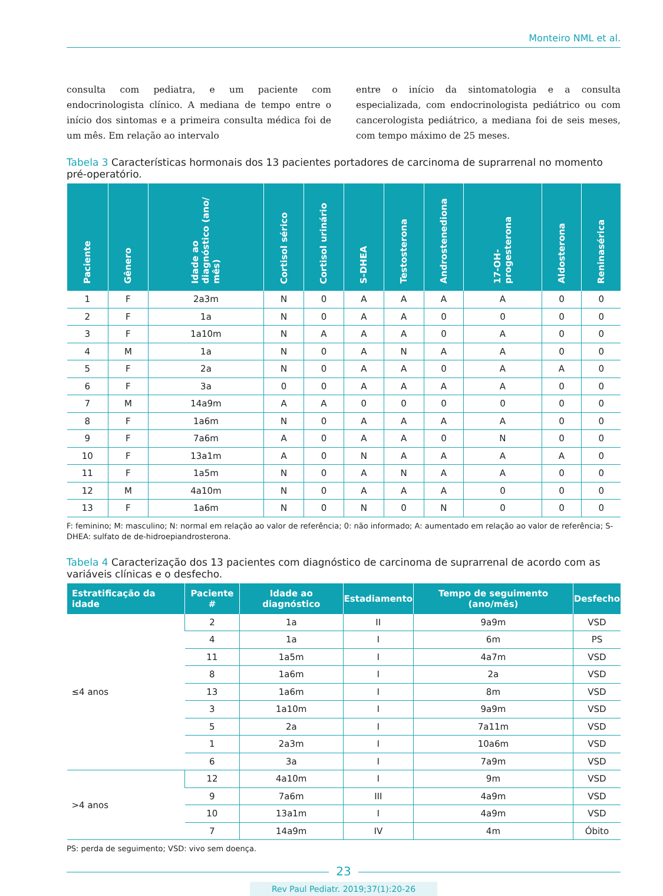Monteiro NML et al.
consulta com pediatra, e um paciente com endocrinologista clínico. A mediana de tempo entre o início dos sintomas e a primeira consulta médica foi de um mês. Em relação ao intervalo
entre o início da sintomatologia e a consulta especializada, com endocrinologista pediátrico ou com cancerologista pediátrico, a mediana foi de seis meses, com tempo máximo de 25 meses.
Tabela 3 Características hormonais dos 13 pacientes portadores de carcinoma de suprarrenal no momento pré-operatório.
| Paciente | Gênero | Idade ao diagnóstico (ano/ mês) | Cortisol sérico | Cortisol urinário | S-DHEA | Testosterona | Androstenediona | 17-OH-progesterona | Aldosterona | Reninasérica |
| --- | --- | --- | --- | --- | --- | --- | --- | --- | --- | --- |
| 1 | F | 2a3m | N | 0 | A | A | A | A | 0 | 0 |
| 2 | F | 1a | N | 0 | A | A | 0 | 0 | 0 | 0 |
| 3 | F | 1a10m | N | A | A | A | 0 | A | 0 | 0 |
| 4 | M | 1a | N | 0 | A | N | A | A | 0 | 0 |
| 5 | F | 2a | N | 0 | A | A | 0 | A | A | 0 |
| 6 | F | 3a | 0 | 0 | A | A | A | A | 0 | 0 |
| 7 | M | 14a9m | A | A | 0 | 0 | 0 | 0 | 0 | 0 |
| 8 | F | 1a6m | N | 0 | A | A | A | A | 0 | 0 |
| 9 | F | 7a6m | A | 0 | A | A | 0 | N | 0 | 0 |
| 10 | F | 13a1m | A | 0 | N | A | A | A | A | 0 |
| 11 | F | 1a5m | N | 0 | A | N | A | A | 0 | 0 |
| 12 | M | 4a10m | N | 0 | A | A | A | 0 | 0 | 0 |
| 13 | F | 1a6m | N | 0 | N | 0 | N | 0 | 0 | 0 |
F: feminino; M: masculino; N: normal em relação ao valor de referência; 0: não informado; A: aumentado em relação ao valor de referência; S-DHEA: sulfato de de-hidroepiandrosterona.
Tabela 4 Caracterização dos 13 pacientes com diagnóstico de carcinoma de suprarrenal de acordo com as variáveis clínicas e o desfecho.
| Estratificação da idade | Paciente # | Idade ao diagnóstico | Estadiamento | Tempo de seguimento (ano/mês) | Desfecho |
| --- | --- | --- | --- | --- | --- |
| ≤4 anos | 2 | 1a | II | 9a9m | VSD |
| | 4 | 1a | I | 6m | PS |
| | 11 | 1a5m | I | 4a7m | VSD |
| | 8 | 1a6m | I | 2a | VSD |
| | 13 | 1a6m | I | 8m | VSD |
| | 3 | 1a10m | I | 9a9m | VSD |
| | 5 | 2a | I | 7a11m | VSD |
| | 1 | 2a3m | I | 10a6m | VSD |
| | 6 | 3a | I | 7a9m | VSD |
| >4 anos | 12 | 4a10m | I | 9m | VSD |
| | 9 | 7a6m | III | 4a9m | VSD |
| | 10 | 13a1m | I | 4a9m | VSD |
| | 7 | 14a9m | IV | 4m | Óbito |
PS: perda de seguimento; VSD: vivo sem doença.
23
Rev Paul Pediatr. 2019;37(1):20-26